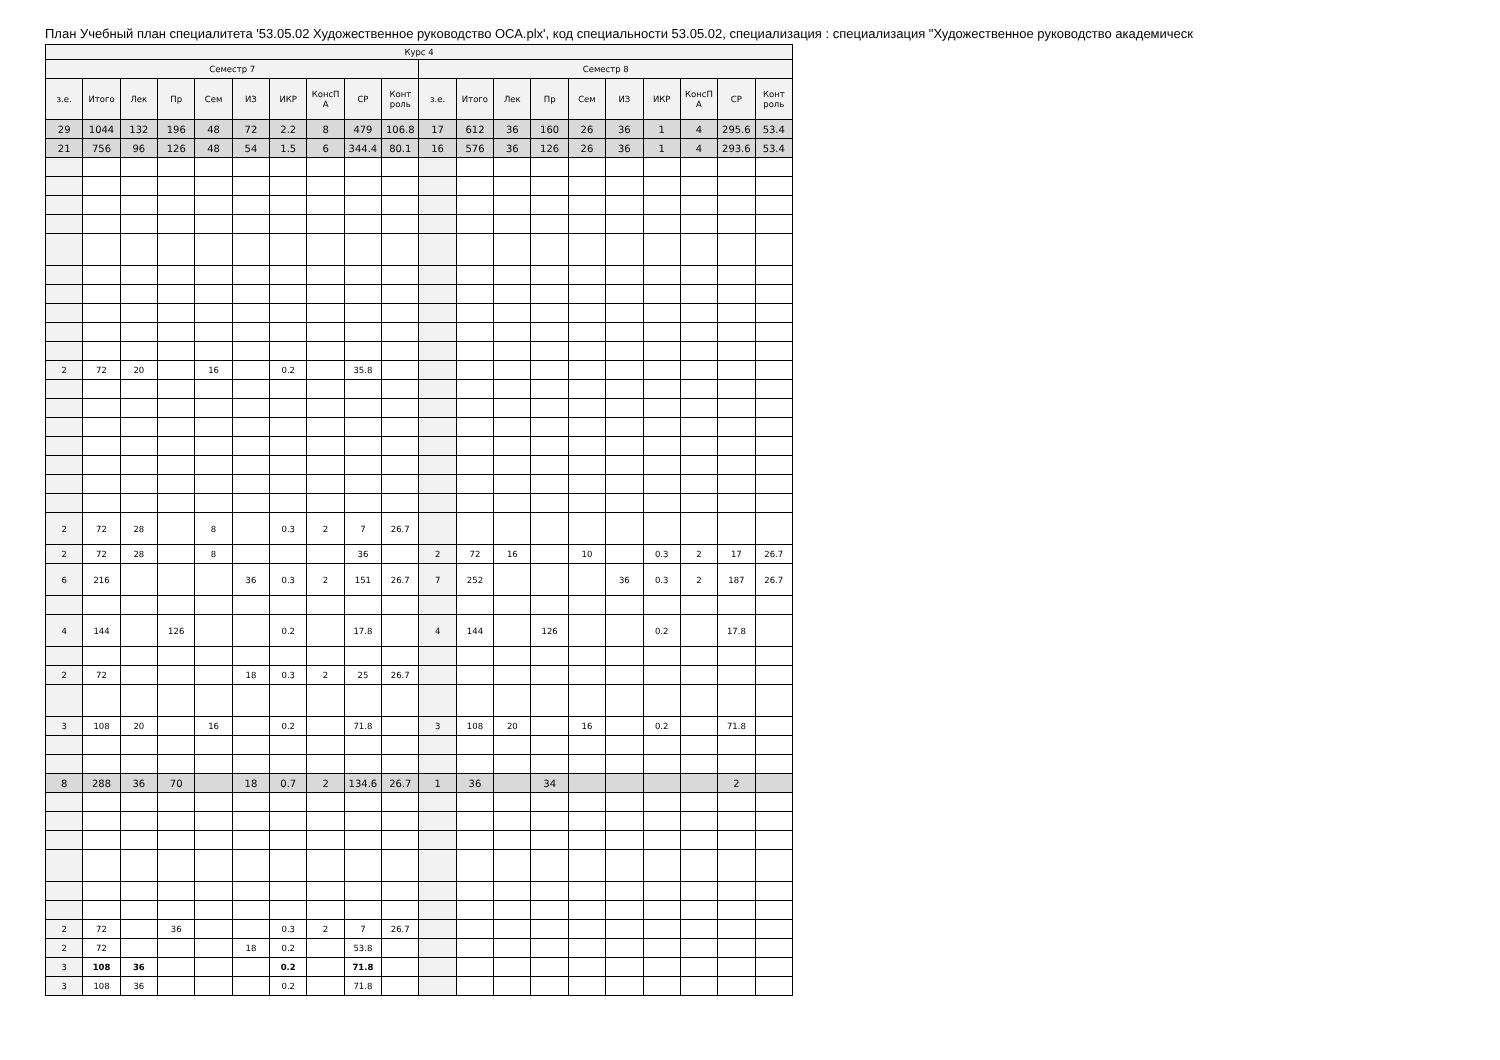План Учебный план специалитета '53.05.02 Художественное руководство ОСА.plx', код специальности 53.05.02, специализация : специализация "Художественное руководство академическ
| Курс 4 | | | | | | | | | | | | | | | | | | | |
| --- | --- | --- | --- | --- | --- | --- | --- | --- | --- | --- | --- | --- | --- | --- | --- | --- | --- | --- | --- |
| Семестр 7 | | | | | | | | | | Семестр 8 | | | | | | | | | |
| з.е. | Итого | Лек | Пр | Сем | ИЗ | ИКР | КонсП А | СР | Конт роль | з.е. | Итого | Лек | Пр | Сем | ИЗ | ИКР | КонсП А | СР | Конт роль |
| 29 | 1044 | 132 | 196 | 48 | 72 | 2.2 | 8 | 479 | 106.8 | 17 | 612 | 36 | 160 | 26 | 36 | 1 | 4 | 295.6 | 53.4 |
| 21 | 756 | 96 | 126 | 48 | 54 | 1.5 | 6 | 344.4 | 80.1 | 16 | 576 | 36 | 126 | 26 | 36 | 1 | 4 | 293.6 | 53.4 |
| 2 | 72 | 20 | | 16 | | 0.2 | | 35.8 | | | | | | | | | | | |
| 2 | 72 | 28 | | 8 | | 0.3 | 2 | 7 | 26.7 | | | | | | | | | | |
| 2 | 72 | 28 | | 8 | | | | 36 | | 2 | 72 | 16 | | 10 | | 0.3 | 2 | 17 | 26.7 |
| 6 | 216 | | | | 36 | 0.3 | 2 | 151 | 26.7 | 7 | 252 | | | | 36 | 0.3 | 2 | 187 | 26.7 |
| 4 | 144 | | 126 | | | 0.2 | | 17.8 | | 4 | 144 | | 126 | | | 0.2 | | 17.8 | |
| 2 | 72 | | | | 18 | 0.3 | 2 | 25 | 26.7 | | | | | | | | | | |
| 3 | 108 | 20 | | 16 | | 0.2 | | 71.8 | | 3 | 108 | 20 | | 16 | | 0.2 | | 71.8 | |
| 8 | 288 | 36 | 70 | | 18 | 0.7 | 2 | 134.6 | 26.7 | 1 | 36 | | 34 | | | | | 2 | |
| 2 | 72 | | 36 | | | 0.3 | 2 | 7 | 26.7 | | | | | | | | | | |
| 2 | 72 | | | | 18 | 0.2 | | 53.8 | | | | | | | | | | | |
| 3 | 108 | 36 | | | | 0.2 | | 71.8 | | | | | | | | | | | |
| 3 | 108 | 36 | | | | 0.2 | | 71.8 | | | | | | | | | | | |